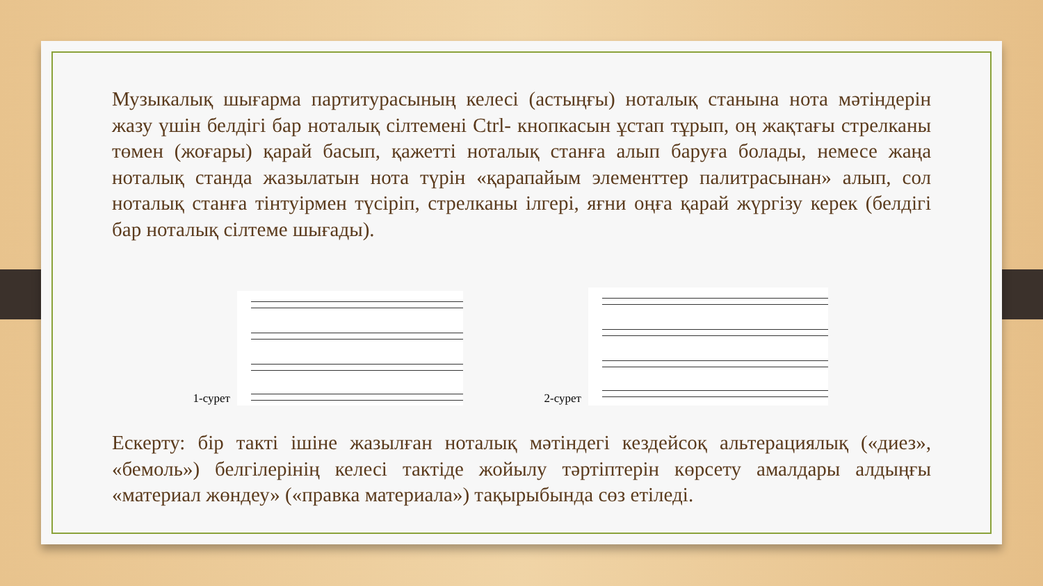Музыкалық шығарма партитурасының келесі (астыңғы) ноталық станына нота мәтіндерін жазу үшін белдігі бар ноталық сілтемені Ctrl- кнопкасын ұстап тұрып, оң жақтағы стрелканы төмен (жоғары) қарай басып, қажетті ноталық станға алып баруға болады, немесе жаңа ноталық станда жазылатын нота түрін «қарапайым элементтер палитрасынан» алып, сол ноталық станға тінтуірмен түсіріп, стрелканы ілгері, яғни оңға қарай жүргізу керек (белдігі бар ноталық сілтеме шығады).
1-сурет
2-сурет
Ескерту: бір такті ішіне жазылған ноталық мәтіндегі кездейсоқ альтерациялық («диез», «бемоль») белгілерінің келесі тактіде жойылу тәртіптерін көрсету амалдары алдыңғы «материал жөндеу» («правка материала») тақырыбында сөз етіледі.